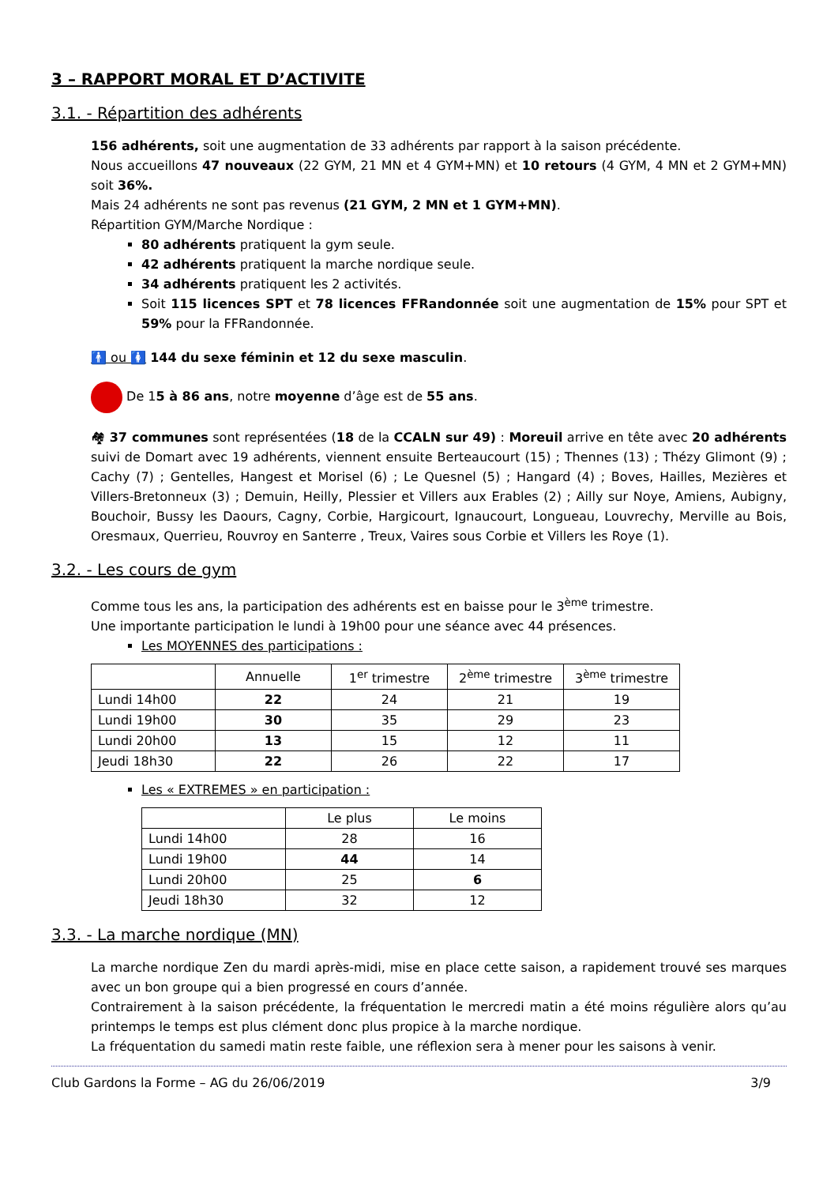3 – RAPPORT MORAL ET D’ACTIVITE
3.1. - Répartition des adhérents
156 adhérents, soit une augmentation de 33 adhérents par rapport à la saison précédente.
Nous accueillons 47 nouveaux (22 GYM, 21 MN et 4 GYM+MN) et 10 retours (4 GYM, 4 MN et 2 GYM+MN) soit 36%.
Mais 24 adhérents ne sont pas revenus (21 GYM, 2 MN et 1 GYM+MN).
Répartition GYM/Marche Nordique :
80 adhérents pratiquent la gym seule.
42 adhérents pratiquent la marche nordique seule.
34 adhérents pratiquent les 2 activités.
Soit 115 licences SPT et 78 licences FFRandonnée soit une augmentation de 15% pour SPT et 59% pour la FFRandonnée.
🚹 ou 🚺 144 du sexe féminin et 12 du sexe masculin.
De 15 à 86 ans, notre moyenne d’âge est de 55 ans.
🏘 37 communes sont représentées (18 de la CCALN sur 49) : Moreuil arrive en tête avec 20 adhérents suivi de Domart avec 19 adhérents, viennent ensuite Berteaucourt (15) ; Thennes (13) ; Thézy Glimont (9) ; Cachy (7) ; Gentelles, Hangest et Morisel (6) ; Le Quesnel (5) ; Hangard (4) ; Boves, Hailles, Mezières et Villers-Bretonneux (3) ; Demuin, Heilly, Plessier et Villers aux Erables (2) ; Ailly sur Noye, Amiens, Aubigny, Bouchoir, Bussy les Daours, Cagny, Corbie, Hargicourt, Ignaucourt, Longueau, Louvrechy, Merville au Bois, Oresmaux, Querrieu, Rouvroy en Santerre , Treux, Vaires sous Corbie et Villers les Roye (1).
3.2. - Les cours de gym
Comme tous les ans, la participation des adhérents est en baisse pour le 3<sup>ème</sup> trimestre.
Une importante participation le lundi à 19h00 pour une séance avec 44 présences.
Les MOYENNES des participations :
| | Annuelle | 1<sup>er</sup> trimestre | 2<sup>ème</sup> trimestre | 3<sup>ème</sup> trimestre |
| Lundi 14h00 | 22 | 24 | 21 | 19 |
| Lundi 19h00 | 30 | 35 | 29 | 23 |
| Lundi 20h00 | 13 | 15 | 12 | 11 |
| Jeudi 18h30 | 22 | 26 | 22 | 17 |
Les « EXTREMES » en participation :
| | Le plus | Le moins |
| Lundi 14h00 | 28 | 16 |
| Lundi 19h00 | 44 | 14 |
| Lundi 20h00 | 25 | 6 |
| Jeudi 18h30 | 32 | 12 |
3.3. - La marche nordique (MN)
La marche nordique Zen du mardi après-midi, mise en place cette saison, a rapidement trouvé ses marques avec un bon groupe qui a bien progressé en cours d’année.
Contrairement à la saison précédente, la fréquentation le mercredi matin a été moins régulière alors qu’au printemps le temps est plus clément donc plus propice à la marche nordique.
La fréquentation du samedi matin reste faible, une réflexion sera à mener pour les saisons à venir.
Club Gardons la Forme – AG du 26/06/2019 3/9